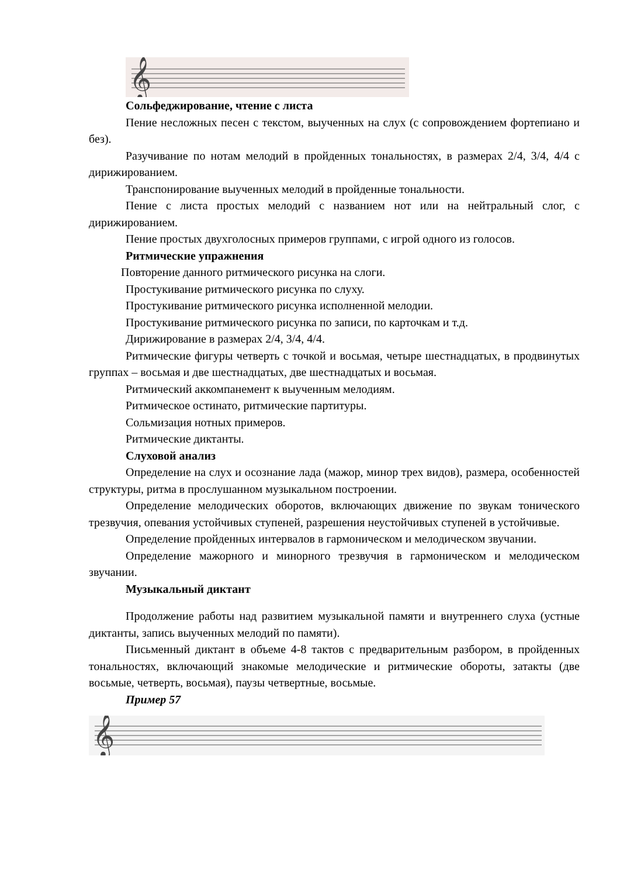𝄞
Сольфеджирование, чтение с листа
Пение несложных песен с текстом, выученных на слух (с сопровождением фортепиано и без).
Разучивание по нотам мелодий в пройденных тональностях, в размерах 2/4, 3/4, 4/4 с дирижированием.
Транспонирование выученных мелодий в пройденные тональности.
Пение с листа простых мелодий с названием нот или на нейтральный слог, с дирижированием.
Пение простых двухголосных примеров группами, с игрой одного из голосов.
Ритмические упражнения
Повторение данного ритмического рисунка на слоги.
Простукивание ритмического рисунка по слуху.
Простукивание ритмического рисунка исполненной мелодии.
Простукивание ритмического рисунка по записи, по карточкам и т.д.
Дирижирование в размерах 2/4, 3/4, 4/4.
Ритмические фигуры четверть с точкой и восьмая, четыре шестнадцатых, в продвинутых группах – восьмая и две шестнадцатых, две шестнадцатых и восьмая.
Ритмический аккомпанемент к выученным мелодиям.
Ритмическое остинато, ритмические партитуры.
Сольмизация нотных примеров.
Ритмические диктанты.
Слуховой анализ
Определение на слух и осознание лада (мажор, минор трех видов), размера, особенностей структуры, ритма в прослушанном музыкальном построении.
Определение мелодических оборотов, включающих движение по звукам тонического трезвучия, опевания устойчивых ступеней, разрешения неустойчивых ступеней в устойчивые.
Определение пройденных интервалов в гармоническом и мелодическом звучании.
Определение мажорного и минорного трезвучия в гармоническом и мелодическом звучании.
Музыкальный диктант
Продолжение работы над развитием музыкальной памяти и внутреннего слуха (устные диктанты, запись выученных мелодий по памяти).
Письменный диктант в объеме 4-8 тактов с предварительным разбором, в пройденных тональностях, включающий знакомые мелодические и ритмические обороты, затакты (две восьмые, четверть, восьмая), паузы четвертные, восьмые.
Пример 57
𝄞